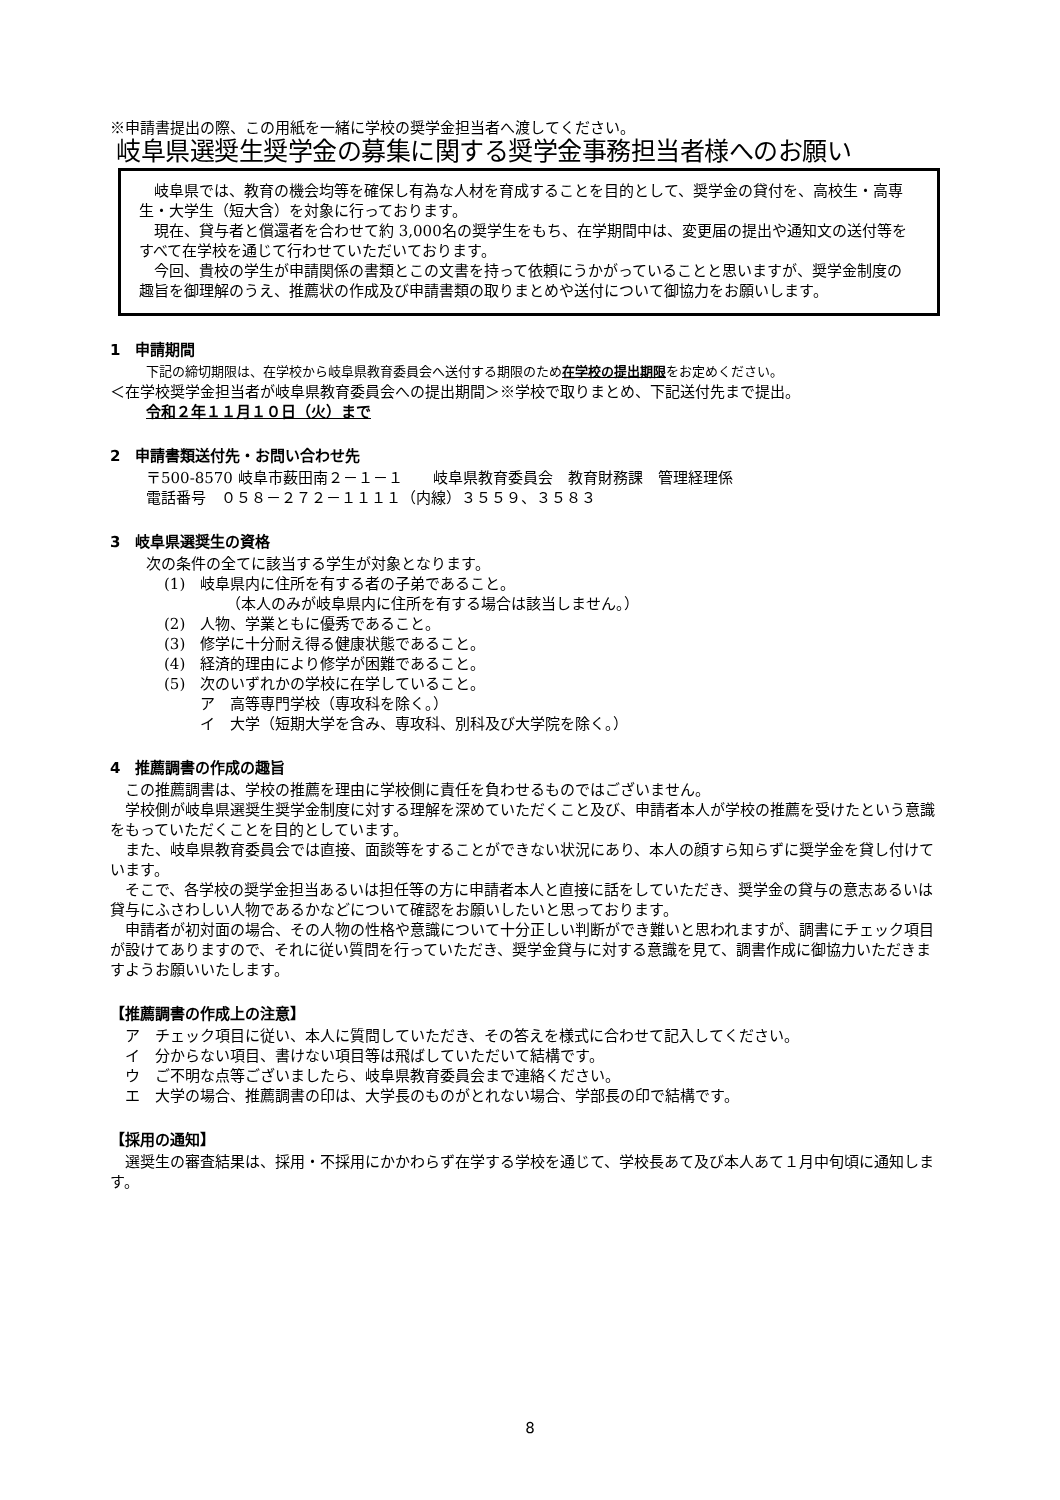※申請書提出の際、この用紙を一緒に学校の奨学金担当者へ渡してください。
岐阜県選奨生奨学金の募集に関する奨学金事務担当者様へのお願い
岐阜県では、教育の機会均等を確保し有為な人材を育成することを目的として、奨学金の貸付を、高校生・高専生・大学生（短大含）を対象に行っております。
現在、貸与者と償還者を合わせて約 3,000名の奨学生をもち、在学期間中は、変更届の提出や通知文の送付等をすべて在学校を通じて行わせていただいております。
今回、貴校の学生が申請関係の書類とこの文書を持って依頼にうかがっていることと思いますが、奨学金制度の趣旨を御理解のうえ、推薦状の作成及び申請書類の取りまとめや送付について御協力をお願いします。
1　申請期間
下記の締切期限は、在学校から岐阜県教育委員会へ送付する期限のため在学校の提出期限をお定めください。
＜在学校奨学金担当者が岐阜県教育委員会への提出期間＞※学校で取りまとめ、下記送付先まで提出。
令和２年１１月１０日（火）まで
2　申請書類送付先・お問い合わせ先
〒500-8570 岐阜市薮田南２－１－１　　岐阜県教育委員会　教育財務課　管理経理係
電話番号　０５８－２７２－１１１１（内線）３５５９、３５８３
3　岐阜県選奨生の資格
次の条件の全てに該当する学生が対象となります。
(1)　岐阜県内に住所を有する者の子弟であること。
（本人のみが岐阜県内に住所を有する場合は該当しません。）
(2)　人物、学業ともに優秀であること。
(3)　修学に十分耐え得る健康状態であること。
(4)　経済的理由により修学が困難であること。
(5)　次のいずれかの学校に在学していること。
ア　高等専門学校（専攻科を除く。）
イ　大学（短期大学を含み、専攻科、別科及び大学院を除く。）
4　推薦調書の作成の趣旨
この推薦調書は、学校の推薦を理由に学校側に責任を負わせるものではございません。
学校側が岐阜県選奨生奨学金制度に対する理解を深めていただくこと及び、申請者本人が学校の推薦を受けたという意識をもっていただくことを目的としています。
また、岐阜県教育委員会では直接、面談等をすることができない状況にあり、本人の顔すら知らずに奨学金を貸し付けています。
そこで、各学校の奨学金担当あるいは担任等の方に申請者本人と直接に話をしていただき、奨学金の貸与の意志あるいは貸与にふさわしい人物であるかなどについて確認をお願いしたいと思っております。
申請者が初対面の場合、その人物の性格や意識について十分正しい判断ができ難いと思われますが、調書にチェック項目が設けてありますので、それに従い質問を行っていただき、奨学金貸与に対する意識を見て、調書作成に御協力いただきますようお願いいたします。
【推薦調書の作成上の注意】
ア　チェック項目に従い、本人に質問していただき、その答えを様式に合わせて記入してください。
イ　分からない項目、書けない項目等は飛ばしていただいて結構です。
ウ　ご不明な点等ございましたら、岐阜県教育委員会まで連絡ください。
エ　大学の場合、推薦調書の印は、大学長のものがとれない場合、学部長の印で結構です。
【採用の通知】
選奨生の審査結果は、採用・不採用にかかわらず在学する学校を通じて、学校長あて及び本人あて１月中旬頃に通知します。
8